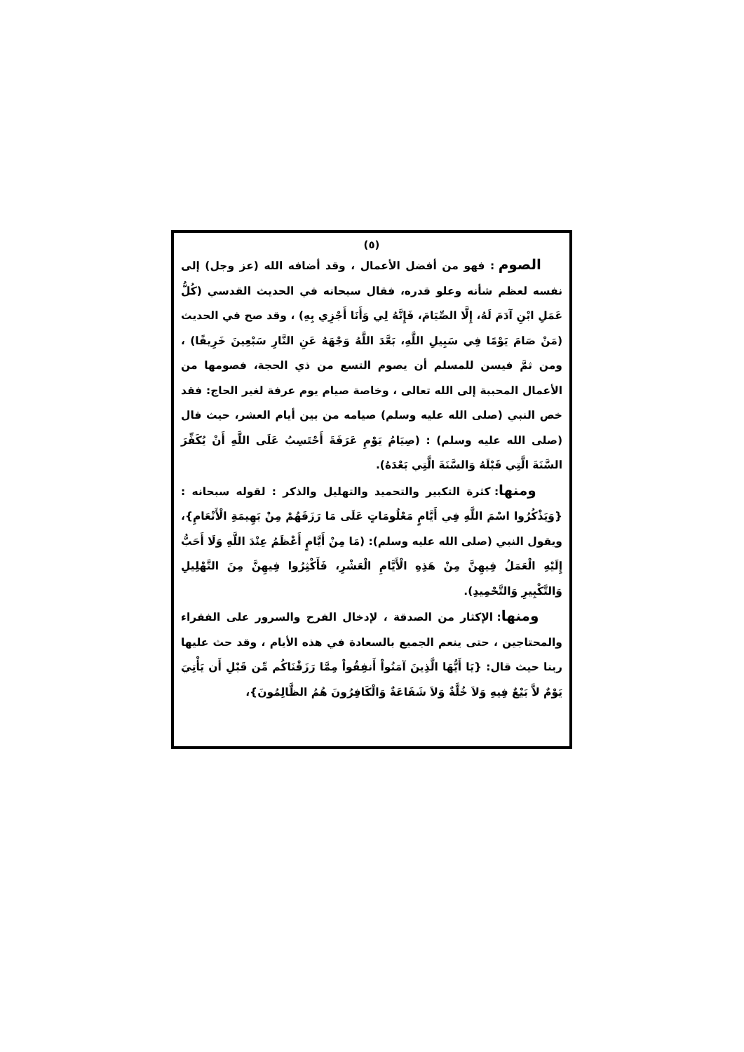(٥)
الصوم : فهو من أفضل الأعمال ، وقد أضافه الله (عز وجل) إلى نفسه لعظم شأنه وعلو قدره، فقال سبحانه في الحديث القدسي (كُلُّ عَمَلِ ابْنِ آدَمَ لَهُ، إِلَّا الصِّيَامَ، فَإِنَّهُ لِي وَأَنَا أَجْزِي بِهِ) ، وقد صح في الحديث (مَنْ صَامَ يَوْمًا فِي سَبِيلِ اللَّهِ، بَعَّدَ اللَّهُ وَجْهَهُ عَنِ النَّارِ سَبْعِينَ خَرِيفًا) ، ومن ثمَّ فيسن للمسلم أن يصوم التسع من ذي الحجة، فصومها من الأعمال المحببة إلى الله تعالى ، وخاصة صيام يوم عرفة لغير الحاج: فقد خص النبي (صلى الله عليه وسلم) صيامه من بين أيام العشر، حيث قال (صلى الله عليه وسلم) : (صِيَامُ يَوْمِ عَرَفَةَ أَحْتَسِبُ عَلَى اللَّهِ أَنْ يُكَفِّرَ السَّنَةَ الَّتِي قَبْلَهُ وَالسَّنَةَ الَّتِي بَعْدَهُ).
ومنها: كثرة التكبير والتحميد والتهليل والذكر : لقوله سبحانه : {وَيَذْكُرُوا اسْمَ اللَّهِ فِي أَيَّامٍ مَعْلُومَاتٍ عَلَى مَا رَزَقَهُمْ مِنْ بَهِيمَةِ الْأَنْعَامِ}، ويقول النبي (صلى الله عليه وسلم): (مَا مِنْ أَيَّامٍ أَعْظَمُ عِنْدَ اللَّهِ وَلَا أَحَبُّ إِلَيْهِ الْعَمَلُ فِيهِنَّ مِنْ هَذِهِ الْأَيَّامِ الْعَشْرِ، فَأَكْثِرُوا فِيهِنَّ مِنَ التَّهْلِيلِ وَالتَّكْبِيرِ وَالتَّحْمِيدِ).
ومنها: الإكثار من الصدقة ، لإدخال الفرح والسرور على الفقراء والمحتاجين ، حتى ينعم الجميع بالسعادة في هذه الأيام ، وقد حث عليها ربنا حيث قال: {يَا أَيُّهَا الَّذِينَ آمَنُواْ أَنفِقُواْ مِمَّا رَزَقْنَاكُم مِّن قَبْلِ أَن يَأْتِيَ يَوْمٌ لاَّ بَيْعٌ فِيهِ وَلاَ خُلَّةٌ وَلاَ شَفَاعَةٌ وَالْكَافِرُونَ هُمُ الظَّالِمُونَ}،